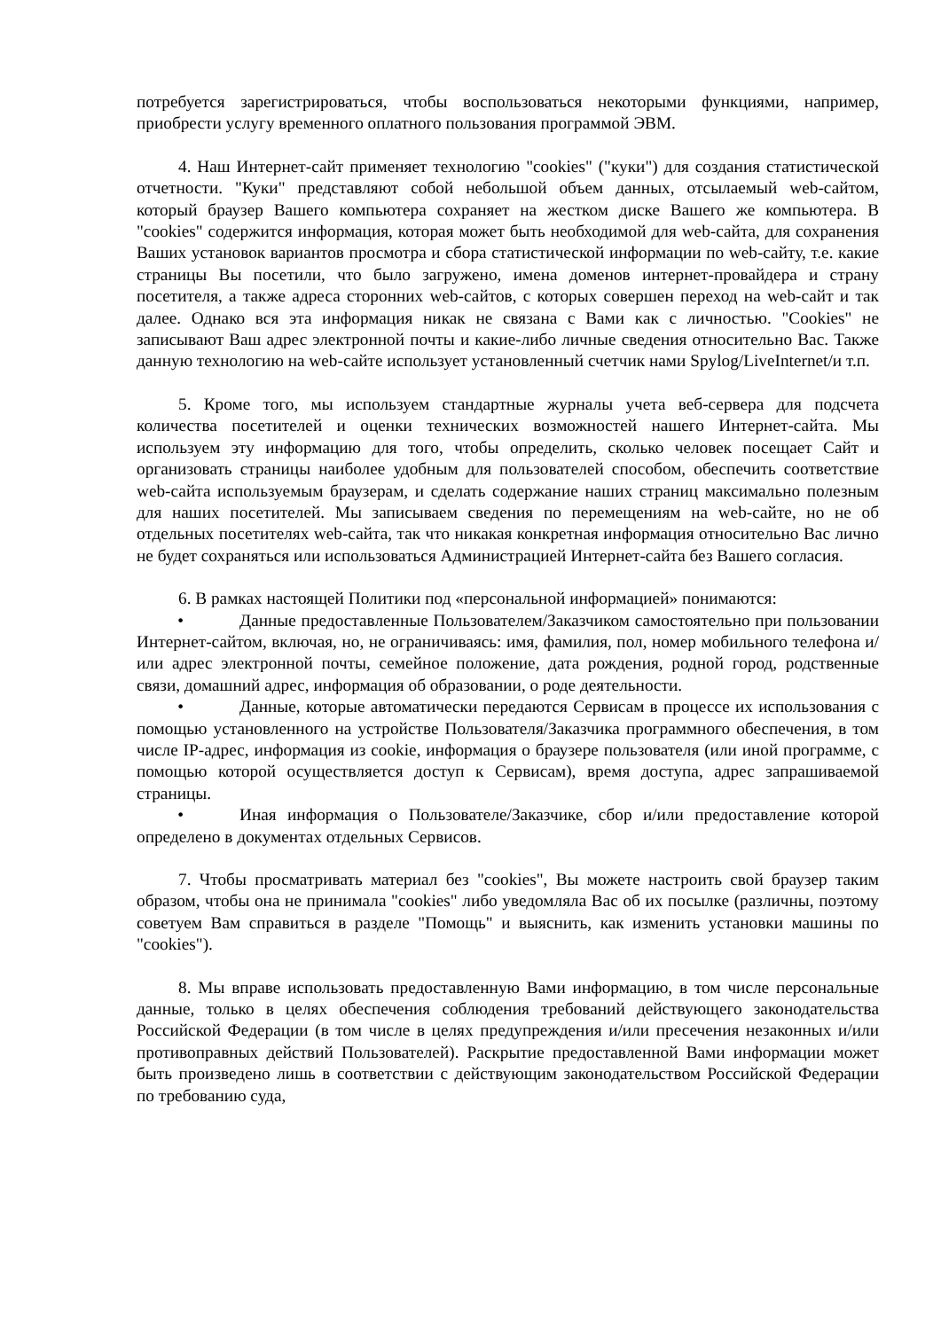потребуется зарегистрироваться, чтобы воспользоваться некоторыми функциями, например, приобрести услугу временного оплатного пользования программой ЭВМ.
4. Наш Интернет-сайт применяет технологию "cookies" ("куки") для создания статистической отчетности. "Куки" представляют собой небольшой объем данных, отсылаемый web-сайтом, который браузер Вашего компьютера сохраняет на жестком диске Вашего же компьютера. В "cookies" содержится информация, которая может быть необходимой для web-сайта, для сохранения Ваших установок вариантов просмотра и сбора статистической информации по web-сайту, т.е. какие страницы Вы посетили, что было загружено, имена доменов интернет-провайдера и страну посетителя, а также адреса сторонних web-сайтов, с которых совершен переход на web-сайт и так далее. Однако вся эта информация никак не связана с Вами как с личностью. "Cookies" не записывают Ваш адрес электронной почты и какие-либо личные сведения относительно Вас. Также данную технологию на web-сайте использует установленный счетчик нами Spylog/LiveInternet/и т.п.
5. Кроме того, мы используем стандартные журналы учета веб-сервера для подсчета количества посетителей и оценки технических возможностей нашего Интернет-сайта. Мы используем эту информацию для того, чтобы определить, сколько человек посещает Сайт и организовать страницы наиболее удобным для пользователей способом, обеспечить соответствие web-сайта используемым браузерам, и сделать содержание наших страниц максимально полезным для наших посетителей. Мы записываем сведения по перемещениям на web-сайте, но не об отдельных посетителях web-сайта, так что никакая конкретная информация относительно Вас лично не будет сохраняться или использоваться Администрацией Интернет-сайта без Вашего согласия.
6. В рамках настоящей Политики под «персональной информацией» понимаются:
• Данные предоставленные Пользователем/Заказчиком самостоятельно при пользовании Интернет-сайтом, включая, но, не ограничиваясь: имя, фамилия, пол, номер мобильного телефона и/или адрес электронной почты, семейное положение, дата рождения, родной город, родственные связи, домашний адрес, информация об образовании, о роде деятельности.
• Данные, которые автоматически передаются Сервисам в процессе их использования с помощью установленного на устройстве Пользователя/Заказчика программного обеспечения, в том числе IP-адрес, информация из cookie, информация о браузере пользователя (или иной программе, с помощью которой осуществляется доступ к Сервисам), время доступа, адрес запрашиваемой страницы.
• Иная информация о Пользователе/Заказчике, сбор и/или предоставление которой определено в документах отдельных Сервисов.
7. Чтобы просматривать материал без "cookies", Вы можете настроить свой браузер таким образом, чтобы она не принимала "cookies" либо уведомляла Вас об их посылке (различны, поэтому советуем Вам справиться в разделе "Помощь" и выяснить, как изменить установки машины по "cookies").
8. Мы вправе использовать предоставленную Вами информацию, в том числе персональные данные, только в целях обеспечения соблюдения требований действующего законодательства Российской Федерации (в том числе в целях предупреждения и/или пресечения незаконных и/или противоправных действий Пользователей). Раскрытие предоставленной Вами информации может быть произведено лишь в соответствии с действующим законодательством Российской Федерации по требованию суда,